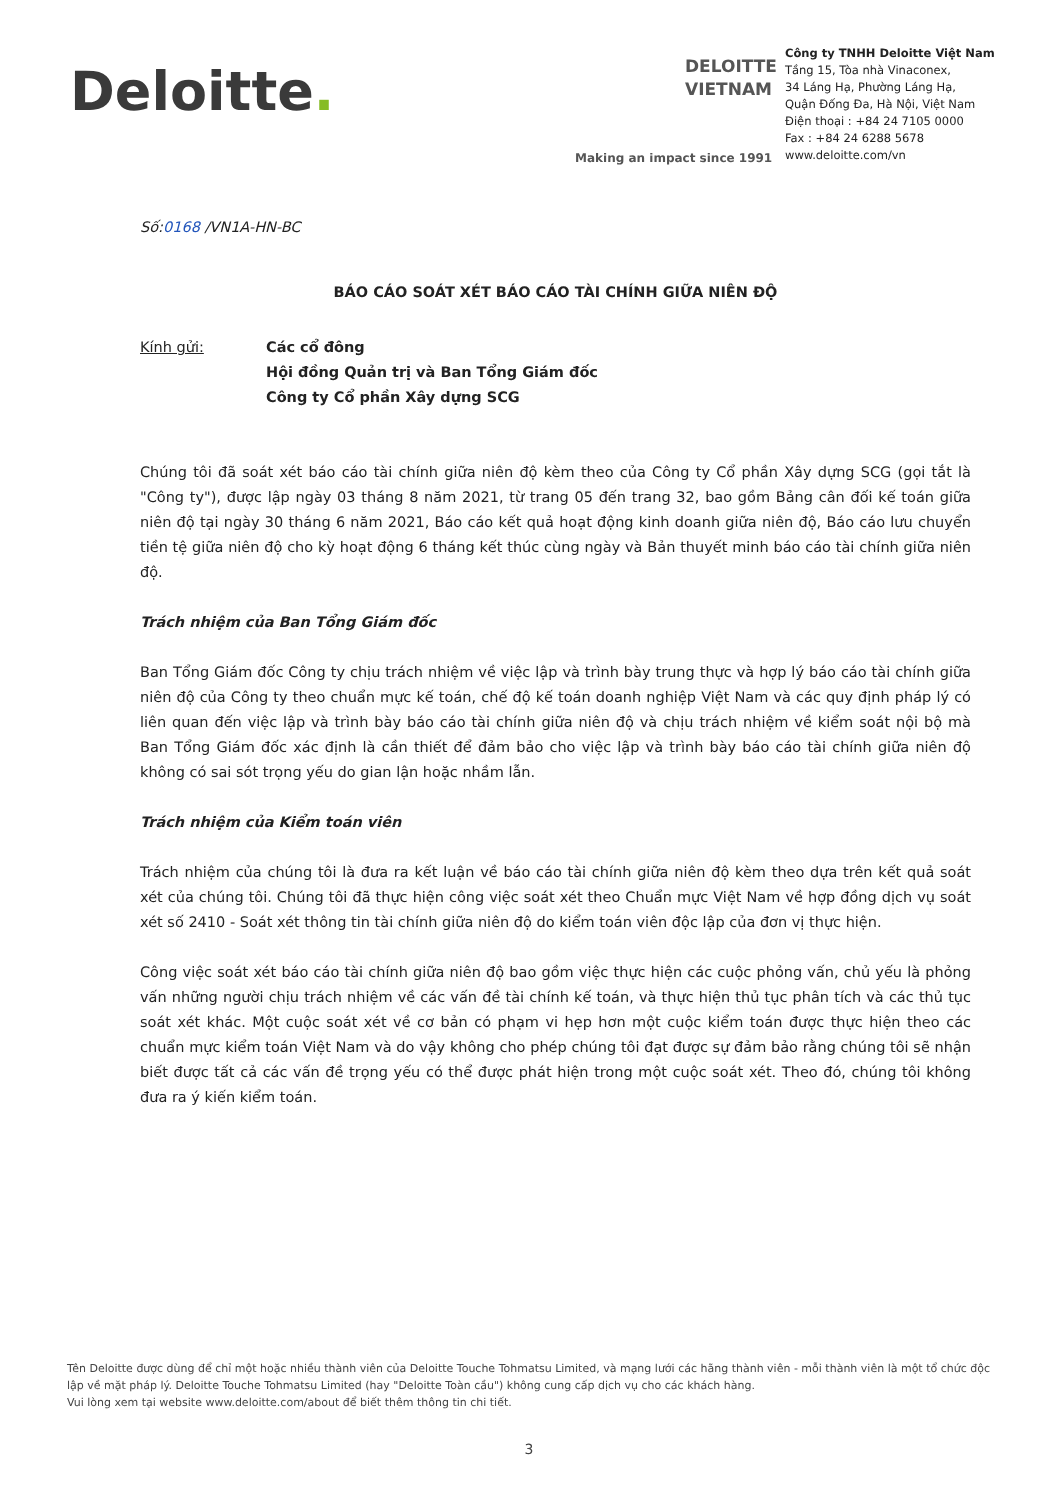Deloitte.
DELOITTE
VIETNAM
Making an impact since 1991
Công ty TNHH Deloitte Việt Nam
Tầng 15, Tòa nhà Vinaconex,
34 Láng Hạ, Phường Láng Hạ,
Quận Đống Đa, Hà Nội, Việt Nam
Điện thoại : +84 24 7105 0000
Fax : +84 24 6288 5678
www.deloitte.com/vn
Số:0168 /VN1A-HN-BC
BÁO CÁO SOÁT XÉT BÁO CÁO TÀI CHÍNH GIỮA NIÊN ĐỘ
Kính gửi: Các cổ đông
Hội đồng Quản trị và Ban Tổng Giám đốc
Công ty Cổ phần Xây dựng SCG
Chúng tôi đã soát xét báo cáo tài chính giữa niên độ kèm theo của Công ty Cổ phần Xây dựng SCG (gọi tắt là "Công ty"), được lập ngày 03 tháng 8 năm 2021, từ trang 05 đến trang 32, bao gồm Bảng cân đối kế toán giữa niên độ tại ngày 30 tháng 6 năm 2021, Báo cáo kết quả hoạt động kinh doanh giữa niên độ, Báo cáo lưu chuyển tiền tệ giữa niên độ cho kỳ hoạt động 6 tháng kết thúc cùng ngày và Bản thuyết minh báo cáo tài chính giữa niên độ.
Trách nhiệm của Ban Tổng Giám đốc
Ban Tổng Giám đốc Công ty chịu trách nhiệm về việc lập và trình bày trung thực và hợp lý báo cáo tài chính giữa niên độ của Công ty theo chuẩn mực kế toán, chế độ kế toán doanh nghiệp Việt Nam và các quy định pháp lý có liên quan đến việc lập và trình bày báo cáo tài chính giữa niên độ và chịu trách nhiệm về kiểm soát nội bộ mà Ban Tổng Giám đốc xác định là cần thiết để đảm bảo cho việc lập và trình bày báo cáo tài chính giữa niên độ không có sai sót trọng yếu do gian lận hoặc nhầm lẫn.
Trách nhiệm của Kiểm toán viên
Trách nhiệm của chúng tôi là đưa ra kết luận về báo cáo tài chính giữa niên độ kèm theo dựa trên kết quả soát xét của chúng tôi. Chúng tôi đã thực hiện công việc soát xét theo Chuẩn mực Việt Nam về hợp đồng dịch vụ soát xét số 2410 - Soát xét thông tin tài chính giữa niên độ do kiểm toán viên độc lập của đơn vị thực hiện.
Công việc soát xét báo cáo tài chính giữa niên độ bao gồm việc thực hiện các cuộc phỏng vấn, chủ yếu là phỏng vấn những người chịu trách nhiệm về các vấn đề tài chính kế toán, và thực hiện thủ tục phân tích và các thủ tục soát xét khác. Một cuộc soát xét về cơ bản có phạm vi hẹp hơn một cuộc kiểm toán được thực hiện theo các chuẩn mực kiểm toán Việt Nam và do vậy không cho phép chúng tôi đạt được sự đảm bảo rằng chúng tôi sẽ nhận biết được tất cả các vấn đề trọng yếu có thể được phát hiện trong một cuộc soát xét. Theo đó, chúng tôi không đưa ra ý kiến kiểm toán.
Tên Deloitte được dùng để chỉ một hoặc nhiều thành viên của Deloitte Touche Tohmatsu Limited, và mạng lưới các hãng thành viên - mỗi thành viên là một tổ chức độc lập về mặt pháp lý. Deloitte Touche Tohmatsu Limited (hay "Deloitte Toàn cầu") không cung cấp dịch vụ cho các khách hàng.
Vui lòng xem tại website www.deloitte.com/about để biết thêm thông tin chi tiết.
3